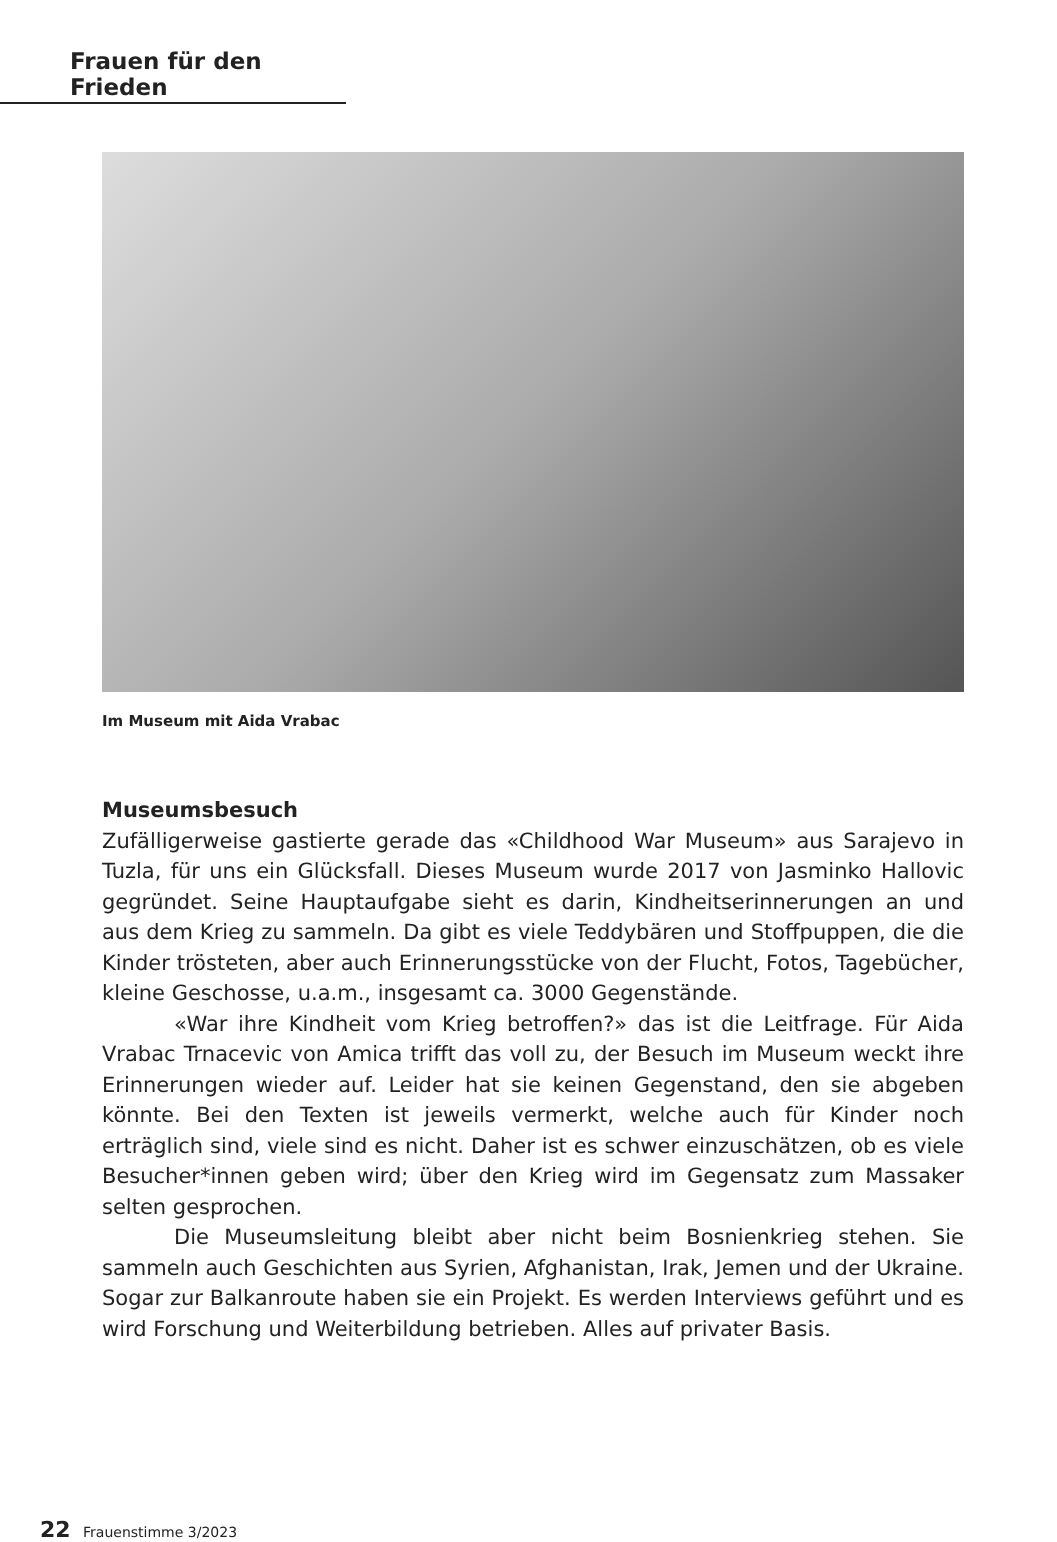Frauen für den Frieden
Im Museum mit Aida Vrabac
Museumsbesuch
Zufälligerweise gastierte gerade das «Childhood War Museum» aus Sarajevo in Tuzla, für uns ein Glücksfall. Dieses Museum wurde 2017 von Jasminko Hallovic gegründet. Seine Hauptaufgabe sieht es darin, Kindheitserinnerungen an und aus dem Krieg zu sammeln. Da gibt es viele Teddybären und Stoffpuppen, die die Kinder trösteten, aber auch Erinnerungsstücke von der Flucht, Fotos, Tagebücher, kleine Geschosse, u.a.m., insgesamt ca. 3000 Gegenstände.
«War ihre Kindheit vom Krieg betroffen?» das ist die Leitfrage. Für Aida Vrabac Trnacevic von Amica trifft das voll zu, der Besuch im Museum weckt ihre Erinnerungen wieder auf. Leider hat sie keinen Gegenstand, den sie abgeben könnte. Bei den Texten ist jeweils vermerkt, welche auch für Kinder noch erträglich sind, viele sind es nicht. Daher ist es schwer einzuschätzen, ob es viele Besucher*innen geben wird; über den Krieg wird im Gegensatz zum Massaker selten gesprochen.
Die Museumsleitung bleibt aber nicht beim Bosnienkrieg stehen. Sie sammeln auch Geschichten aus Syrien, Afghanistan, Irak, Jemen und der Ukraine. Sogar zur Balkanroute haben sie ein Projekt. Es werden Interviews geführt und es wird Forschung und Weiterbildung betrieben. Alles auf privater Basis.
22 Frauenstimme 3/2023